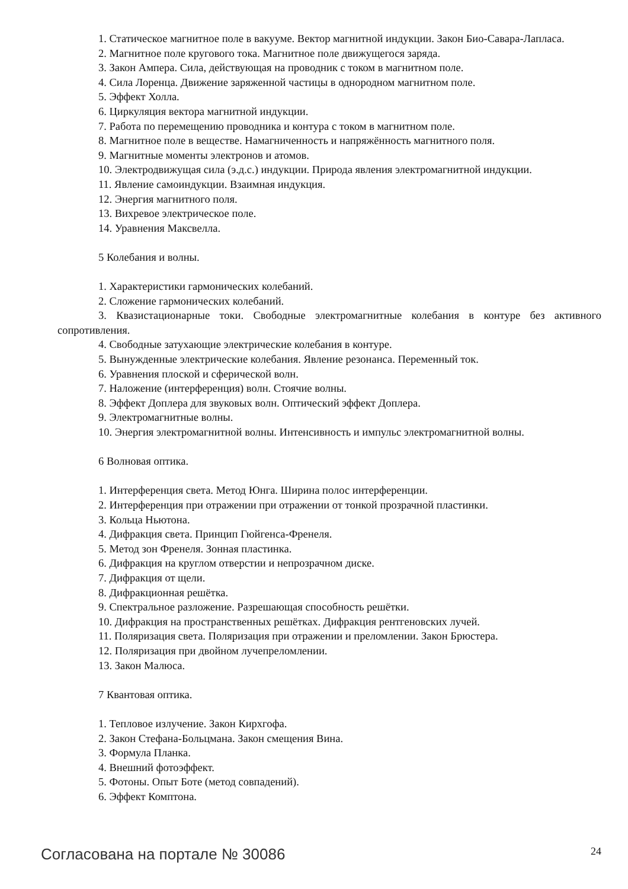1. Статическое магнитное поле в вакууме. Вектор магнитной индукции. Закон Био-Савара-Лапласа.
2. Магнитное поле кругового тока. Магнитное поле движущегося заряда.
3. Закон Ампера. Сила, действующая на проводник с током в магнитном поле.
4. Сила Лоренца. Движение заряженной частицы в однородном магнитном поле.
5. Эффект Холла.
6. Циркуляция вектора магнитной индукции.
7. Работа по перемещению проводника и контура с током в магнитном поле.
8. Магнитное поле в веществе. Намагниченность и напряжённость магнитного поля.
9. Магнитные моменты электронов и атомов.
10. Электродвижущая сила (э.д.с.) индукции. Природа явления электромагнитной индукции.
11. Явление самоиндукции. Взаимная индукция.
12. Энергия магнитного поля.
13. Вихревое электрическое поле.
14. Уравнения Максвелла.
5 Колебания и волны.
1. Характеристики гармонических колебаний.
2. Сложение гармонических колебаний.
3. Квазистационарные токи. Свободные электромагнитные колебания в контуре без активного сопротивления.
4. Свободные затухающие электрические колебания в контуре.
5. Вынужденные электрические колебания. Явление резонанса. Переменный ток.
6. Уравнения плоской и сферической волн.
7. Наложение (интерференция) волн. Стоячие волны.
8. Эффект Доплера для звуковых волн. Оптический эффект Доплера.
9. Электромагнитные волны.
10. Энергия электромагнитной волны. Интенсивность и импульс электромагнитной волны.
6 Волновая оптика.
1. Интерференция света. Метод Юнга. Ширина полос интерференции.
2. Интерференция при отражении при отражении от тонкой прозрачной пластинки.
3. Кольца Ньютона.
4. Дифракция света. Принцип Гюйгенса-Френеля.
5. Метод зон Френеля. Зонная пластинка.
6. Дифракция на круглом отверстии и непрозрачном диске.
7. Дифракция от щели.
8. Дифракционная решётка.
9. Спектральное разложение. Разрешающая способность решётки.
10. Дифракция на пространственных решётках. Дифракция рентгеновских лучей.
11. Поляризация света. Поляризация при отражении и преломлении. Закон Брюстера.
12. Поляризация при двойном лучепреломлении.
13. Закон Малюса.
7 Квантовая оптика.
1. Тепловое излучение. Закон Кирхгофа.
2. Закон Стефана-Больцмана. Закон смещения Вина.
3. Формула Планка.
4. Внешний фотоэффект.
5. Фотоны. Опыт Боте (метод совпадений).
6. Эффект Комптона.
Согласована на портале № 30086 24